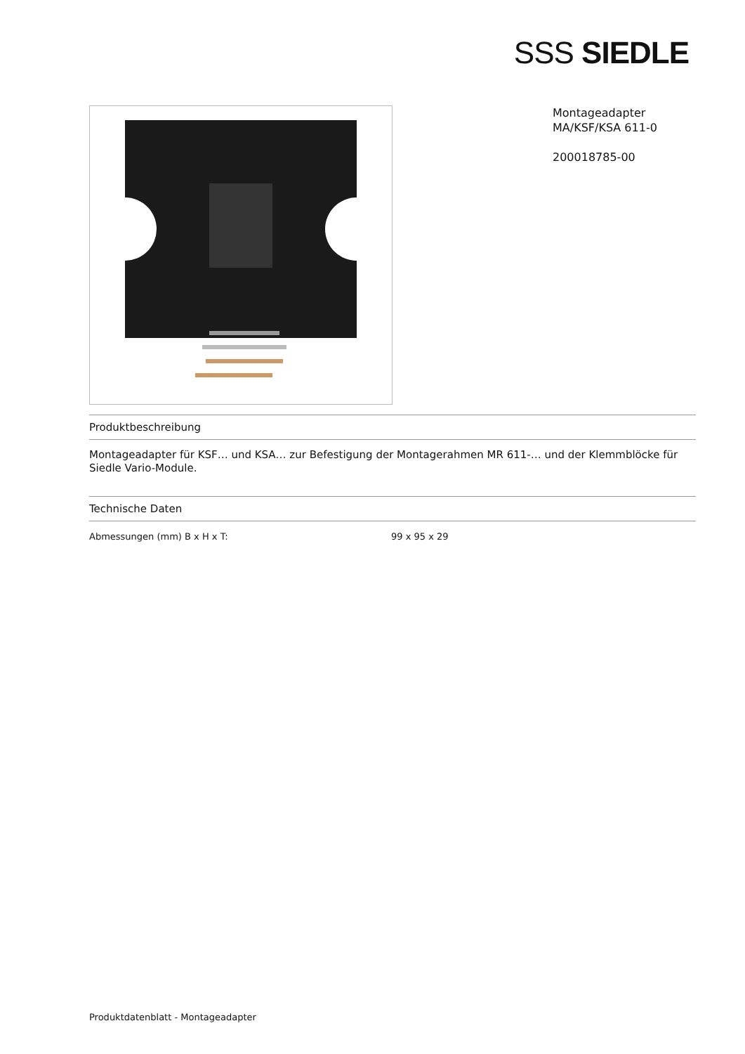SSS SIEDLE
Montageadapter
MA/KSF/KSA 611-0
200018785-00
Produktbeschreibung
Montageadapter für KSF… und KSA… zur Befestigung der Montagerahmen MR 611-… und der Klemmblöcke für Siedle Vario-Module.
Technische Daten
| Abmessungen (mm) B x H x T: | 99 x 95 x 29 |
Produktdatenblatt - Montageadapter